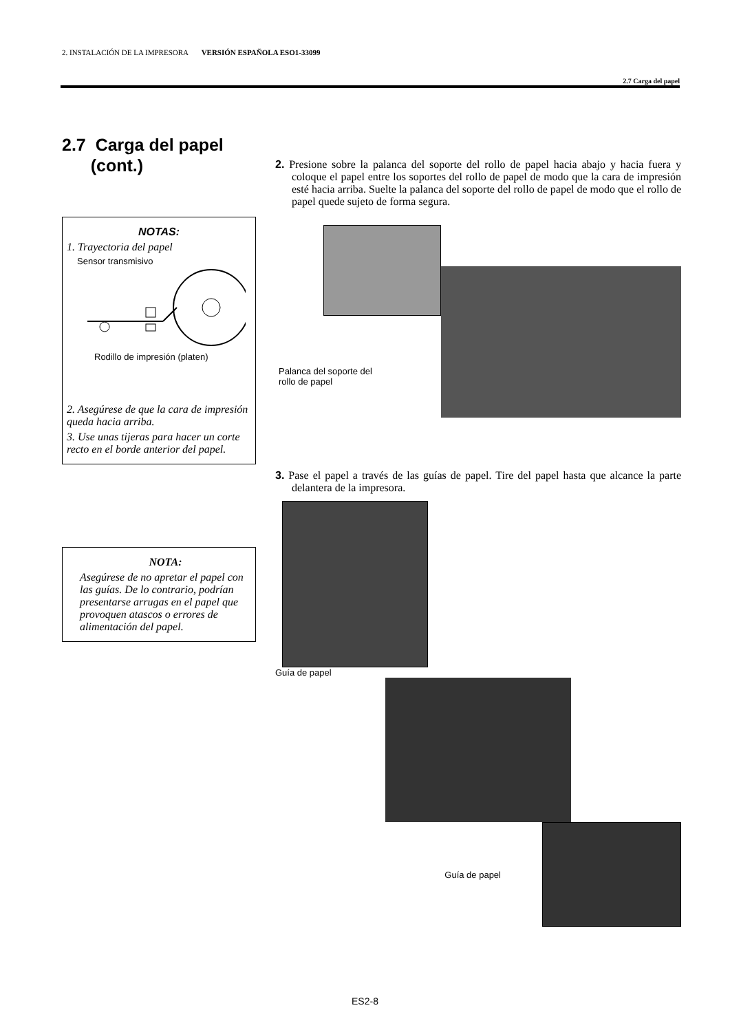2. INSTALACIÓN DE LA IMPRESORA VERSIÓN ESPAÑOLA ESO1-33099
2.7 Carga del papel
2.7 Carga del papel
(cont.)
NOTAS:
1. Trayectoria del papel
Sensor transmisivo
Rodillo de impresión (platen)
2. Asegúrese de que la cara de impresión queda hacia arriba.
3. Use unas tijeras para hacer un corte recto en el borde anterior del papel.
NOTA:
Asegúrese de no apretar el papel con las guías. De lo contrario, podrían presentarse arrugas en el papel que provoquen atascos o errores de alimentación del papel.
2. Presione sobre la palanca del soporte del rollo de papel hacia abajo y hacia fuera y coloque el papel entre los soportes del rollo de papel de modo que la cara de impresión esté hacia arriba. Suelte la palanca del soporte del rollo de papel de modo que el rollo de papel quede sujeto de forma segura.
Palanca del soporte del
rollo de papel
3. Pase el papel a través de las guías de papel. Tire del papel hasta que alcance la parte delantera de la impresora.
Guía de papel
Guía de papel
ES2-8